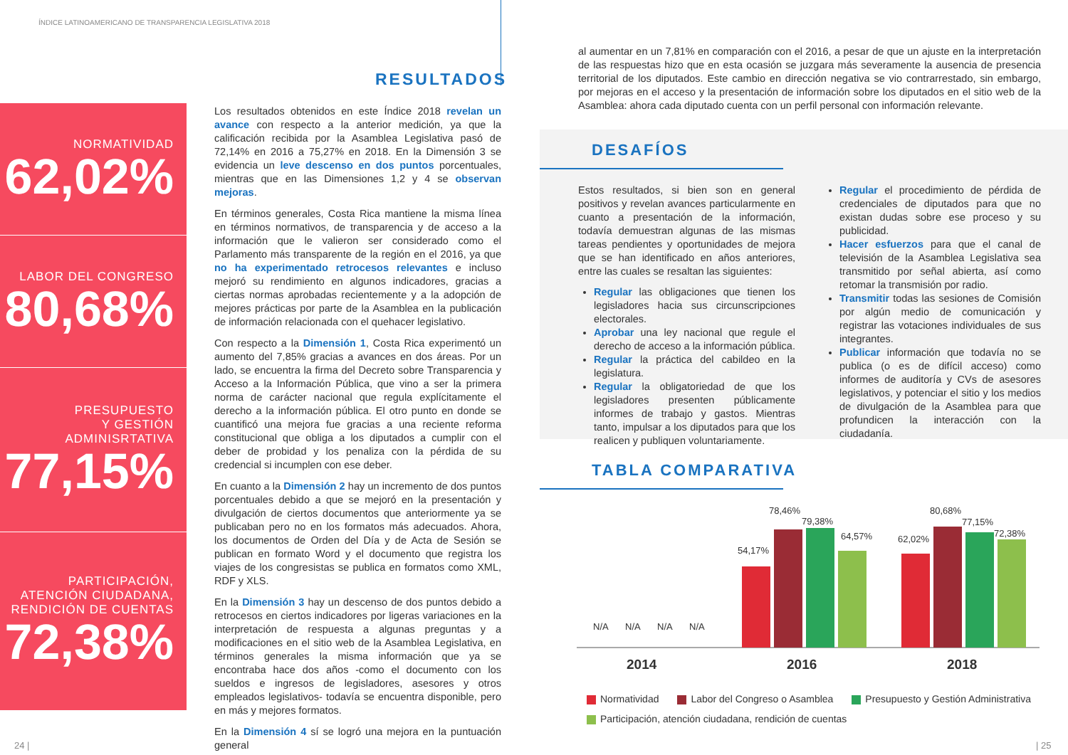ÍNDICE LATINOAMERICANO DE TRANSPARENCIA LEGISLATIVA 2018
RESULTADOS
NORMATIVIDAD
62,02%
LABOR DEL CONGRESO
80,68%
PRESUPUESTO
Y GESTIÓN
ADMINISRTATIVA
77,15%
PARTICIPACIÓN,
ATENCIÓN CIUDADANA,
RENDICIÓN DE CUENTAS
72,38%
Los resultados obtenidos en este Índice 2018 revelan un avance con respecto a la anterior medición, ya que la calificación recibida por la Asamblea Legislativa pasó de 72,14% en 2016 a 75,27% en 2018. En la Dimensión 3 se evidencia un leve descenso en dos puntos porcentuales, mientras que en las Dimensiones 1,2 y 4 se observan mejoras.
En términos generales, Costa Rica mantiene la misma línea en términos normativos, de transparencia y de acceso a la información que le valieron ser considerado como el Parlamento más transparente de la región en el 2016, ya que no ha experimentado retrocesos relevantes e incluso mejoró su rendimiento en algunos indicadores, gracias a ciertas normas aprobadas recientemente y a la adopción de mejores prácticas por parte de la Asamblea en la publicación de información relacionada con el quehacer legislativo.
Con respecto a la Dimensión 1, Costa Rica experimentó un aumento del 7,85% gracias a avances en dos áreas. Por un lado, se encuentra la firma del Decreto sobre Transparencia y Acceso a la Información Pública, que vino a ser la primera norma de carácter nacional que regula explícitamente el derecho a la información pública. El otro punto en donde se cuantificó una mejora fue gracias a una reciente reforma constitucional que obliga a los diputados a cumplir con el deber de probidad y los penaliza con la pérdida de su credencial si incumplen con ese deber.
En cuanto a la Dimensión 2 hay un incremento de dos puntos porcentuales debido a que se mejoró en la presentación y divulgación de ciertos documentos que anteriormente ya se publicaban pero no en los formatos más adecuados. Ahora, los documentos de Orden del Día y de Acta de Sesión se publican en formato Word y el documento que registra los viajes de los congresistas se publica en formatos como XML, RDF y XLS.
En la Dimensión 3 hay un descenso de dos puntos debido a retrocesos en ciertos indicadores por ligeras variaciones en la interpretación de respuesta a algunas preguntas y a modificaciones en el sitio web de la Asamblea Legislativa, en términos generales la misma información que ya se encontraba hace dos años -como el documento con los sueldos e ingresos de legisladores, asesores y otros empleados legislativos- todavía se encuentra disponible, pero en más y mejores formatos.
En la Dimensión 4 sí se logró una mejora en la puntuación general
24 |
al aumentar en un 7,81% en comparación con el 2016, a pesar de que un ajuste en la interpretación de las respuestas hizo que en esta ocasión se juzgara más severamente la ausencia de presencia territorial de los diputados. Este cambio en dirección negativa se vio contrarrestado, sin embargo, por mejoras en el acceso y la presentación de información sobre los diputados en el sitio web de la Asamblea: ahora cada diputado cuenta con un perfil personal con información relevante.
DESAFÍOS
Estos resultados, si bien son en general positivos y revelan avances particularmente en cuanto a presentación de la información, todavía demuestran algunas de las mismas tareas pendientes y oportunidades de mejora que se han identificado en años anteriores, entre las cuales se resaltan las siguientes:
Regular las obligaciones que tienen los legisladores hacia sus circunscripciones electorales.
Aprobar una ley nacional que regule el derecho de acceso a la información pública.
Regular la práctica del cabildeo en la legislatura.
Regular la obligatoriedad de que los legisladores presenten públicamente informes de trabajo y gastos. Mientras tanto, impulsar a los diputados para que los realicen y publiquen voluntariamente.
Regular el procedimiento de pérdida de credenciales de diputados para que no existan dudas sobre ese proceso y su publicidad.
Hacer esfuerzos para que el canal de televisión de la Asamblea Legislativa sea transmitido por señal abierta, así como retomar la transmisión por radio.
Transmitir todas las sesiones de Comisión por algún medio de comunicación y registrar las votaciones individuales de sus integrantes.
Publicar información que todavía no se publica (o es de difícil acceso) como informes de auditoría y CVs de asesores legislativos, y potenciar el sitio y los medios de divulgación de la Asamblea para que profundicen la interacción con la ciudadanía.
TABLA COMPARATIVA
N/A
N/A
N/A
N/A
54,17%
78,46%
79,38%
64,57%
62,02%
80,68%
77,15%
72,38%
2014
2016
2018
Normatividad Labor del Congreso o Asamblea Presupuesto y Gestión Administrativa
Participación, atención ciudadana, rendición de cuentas
| 25